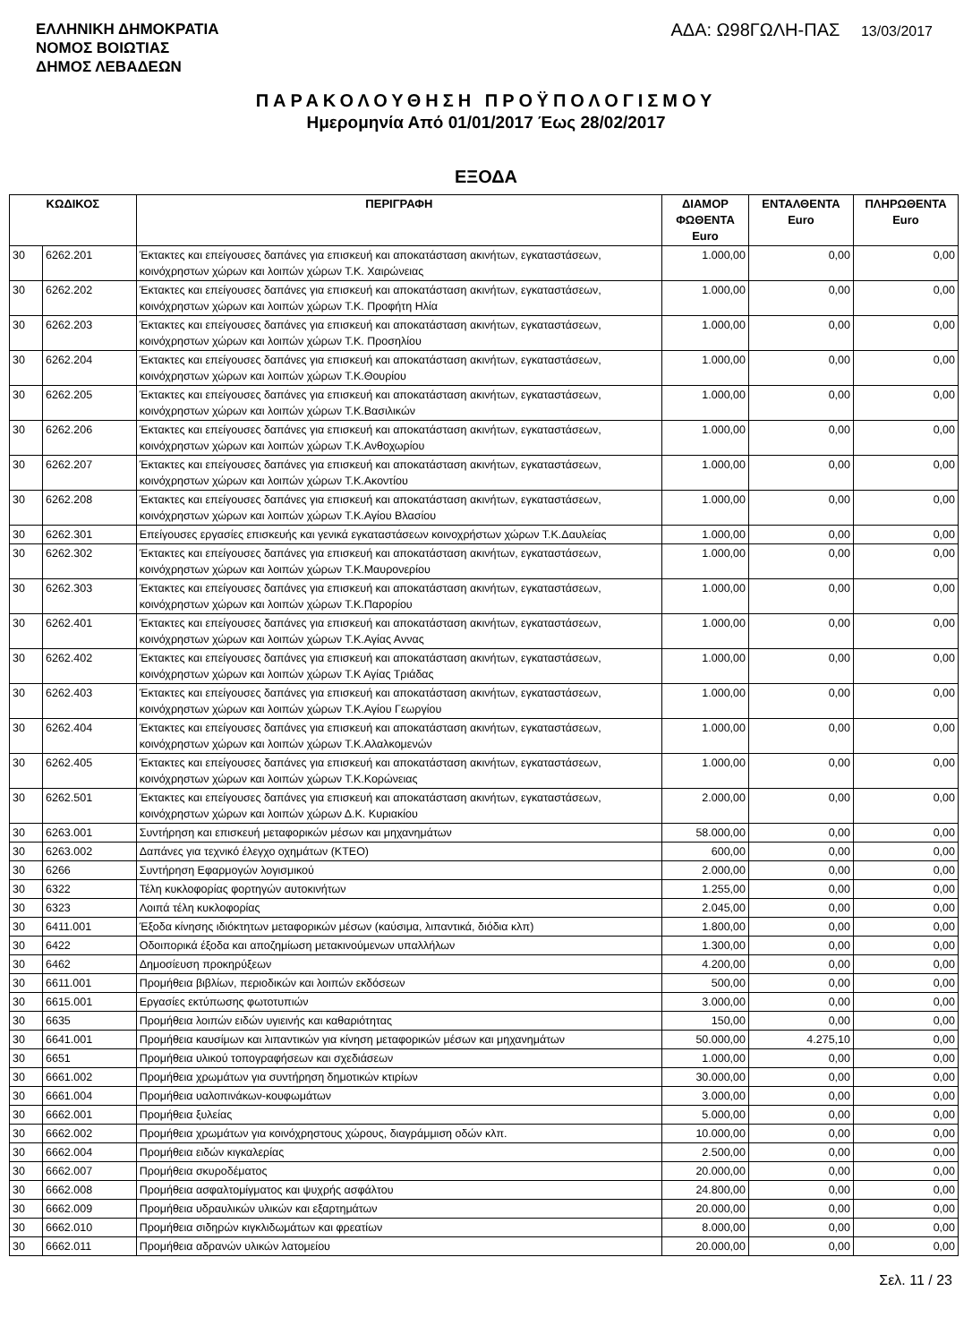ΕΛΛΗΝΙΚΗ ΔΗΜΟΚΡΑΤΙΑ
ΝΟΜΟΣ ΒΟΙΩΤΙΑΣ
ΔΗΜΟΣ ΛΕΒΑΔΕΩΝ
ΑΔΑ: Ω98ΓΩΛΗ-ΠΑΣ 13/03/2017
ΠΑΡΑΚΟΛΟΥΘΗΣΗ ΠΡΟΫΠΟΛΟΓΙΣΜΟΥ
Ημερομηνία Από 01/01/2017 Έως 28/02/2017
ΕΞΟΔΑ
| ΚΩΔΙΚΟΣ | | ΠΕΡΙΓΡΑΦΗ | ΔΙΑΜΟΡ ΦΩΘΕΝΤΑ Euro | ΕΝΤΑΛΘΕΝΤΑ Euro | ΠΛΗΡΩΘΕΝΤΑ Euro |
| --- | --- | --- | --- | --- | --- |
| 30 | 6262.201 | Έκτακτες και επείγουσες δαπάνες για επισκευή και αποκατάσταση ακινήτων, εγκαταστάσεων, κοινόχρηστων χώρων και λοιπών χώρων Τ.Κ. Χαιρώνειας | 1.000,00 | 0,00 | 0,00 |
| 30 | 6262.202 | Έκτακτες και επείγουσες δαπάνες για επισκευή και αποκατάσταση ακινήτων, εγκαταστάσεων, κοινόχρηστων χώρων και λοιπών χώρων Τ.Κ. Προφήτη Ηλία | 1.000,00 | 0,00 | 0,00 |
| 30 | 6262.203 | Έκτακτες και επείγουσες δαπάνες για επισκευή και αποκατάσταση ακινήτων, εγκαταστάσεων, κοινόχρηστων χώρων και λοιπών χώρων Τ.Κ. Προσηλίου | 1.000,00 | 0,00 | 0,00 |
| 30 | 6262.204 | Έκτακτες και επείγουσες δαπάνες για επισκευή και αποκατάσταση ακινήτων, εγκαταστάσεων, κοινόχρηστων χώρων και λοιπών χώρων Τ.Κ.Θουρίου | 1.000,00 | 0,00 | 0,00 |
| 30 | 6262.205 | Έκτακτες και επείγουσες δαπάνες για επισκευή και αποκατάσταση ακινήτων, εγκαταστάσεων, κοινόχρηστων χώρων και λοιπών χώρων Τ.Κ.Βασιλικών | 1.000,00 | 0,00 | 0,00 |
| 30 | 6262.206 | Έκτακτες και επείγουσες δαπάνες για επισκευή και αποκατάσταση ακινήτων, εγκαταστάσεων, κοινόχρηστων χώρων και λοιπών χώρων Τ.Κ.Ανθοχωρίου | 1.000,00 | 0,00 | 0,00 |
| 30 | 6262.207 | Έκτακτες και επείγουσες δαπάνες για επισκευή και αποκατάσταση ακινήτων, εγκαταστάσεων, κοινόχρηστων χώρων και λοιπών χώρων Τ.Κ.Ακοντίου | 1.000,00 | 0,00 | 0,00 |
| 30 | 6262.208 | Έκτακτες και επείγουσες δαπάνες για επισκευή και αποκατάσταση ακινήτων, εγκαταστάσεων, κοινόχρηστων χώρων και λοιπών χώρων Τ.Κ.Αγίου Βλασίου | 1.000,00 | 0,00 | 0,00 |
| 30 | 6262.301 | Επείγουσες εργασίες επισκευής και γενικά εγκαταστάσεων κοινοχρήστων χώρων Τ.Κ.Δαυλείας | 1.000,00 | 0,00 | 0,00 |
| 30 | 6262.302 | Έκτακτες και επείγουσες δαπάνες για επισκευή και αποκατάσταση ακινήτων, εγκαταστάσεων, κοινόχρηστων χώρων και λοιπών χώρων Τ.Κ.Μαυρονερίου | 1.000,00 | 0,00 | 0,00 |
| 30 | 6262.303 | Έκτακτες και επείγουσες δαπάνες για επισκευή και αποκατάσταση ακινήτων, εγκαταστάσεων, κοινόχρηστων χώρων και λοιπών χώρων Τ.Κ.Παρορίου | 1.000,00 | 0,00 | 0,00 |
| 30 | 6262.401 | Έκτακτες και επείγουσες δαπάνες για επισκευή και αποκατάσταση ακινήτων, εγκαταστάσεων, κοινόχρηστων χώρων και λοιπών χώρων Τ.Κ.Αγίας Αννας | 1.000,00 | 0,00 | 0,00 |
| 30 | 6262.402 | Έκτακτες και επείγουσες δαπάνες για επισκευή και αποκατάσταση ακινήτων, εγκαταστάσεων, κοινόχρηστων χώρων και λοιπών χώρων Τ.Κ Αγίας Τριάδας | 1.000,00 | 0,00 | 0,00 |
| 30 | 6262.403 | Έκτακτες και επείγουσες δαπάνες για επισκευή και αποκατάσταση ακινήτων, εγκαταστάσεων, κοινόχρηστων χώρων και λοιπών χώρων Τ.Κ.Αγίου Γεωργίου | 1.000,00 | 0,00 | 0,00 |
| 30 | 6262.404 | Έκτακτες και επείγουσες δαπάνες για επισκευή και αποκατάσταση ακινήτων, εγκαταστάσεων, κοινόχρηστων χώρων και λοιπών χώρων Τ.Κ.Αλαλκομενών | 1.000,00 | 0,00 | 0,00 |
| 30 | 6262.405 | Έκτακτες και επείγουσες δαπάνες για επισκευή και αποκατάσταση ακινήτων, εγκαταστάσεων, κοινόχρηστων χώρων και λοιπών χώρων Τ.Κ.Κορώνειας | 1.000,00 | 0,00 | 0,00 |
| 30 | 6262.501 | Έκτακτες και επείγουσες δαπάνες για επισκευή και αποκατάσταση ακινήτων, εγκαταστάσεων, κοινόχρηστων χώρων και λοιπών χώρων Δ.Κ. Κυριακίου | 2.000,00 | 0,00 | 0,00 |
| 30 | 6263.001 | Συντήρηση και επισκευή μεταφορικών μέσων και μηχανημάτων | 58.000,00 | 0,00 | 0,00 |
| 30 | 6263.002 | Δαπάνες για τεχνικό έλεγχο οχημάτων (ΚΤΕΟ) | 600,00 | 0,00 | 0,00 |
| 30 | 6266 | Συντήρηση Εφαρμογών λογισμικού | 2.000,00 | 0,00 | 0,00 |
| 30 | 6322 | Τέλη κυκλοφορίας φορτηγών αυτοκινήτων | 1.255,00 | 0,00 | 0,00 |
| 30 | 6323 | Λοιπά τέλη κυκλοφορίας | 2.045,00 | 0,00 | 0,00 |
| 30 | 6411.001 | Έξοδα κίνησης ιδιόκτητων μεταφορικών μέσων (καύσιμα, λιπαντικά, διόδια κλπ) | 1.800,00 | 0,00 | 0,00 |
| 30 | 6422 | Οδοιπορικά έξοδα και αποζημίωση μετακινούμενων υπαλλήλων | 1.300,00 | 0,00 | 0,00 |
| 30 | 6462 | Δημοσίευση προκηρύξεων | 4.200,00 | 0,00 | 0,00 |
| 30 | 6611.001 | Προμήθεια βιβλίων, περιοδικών και λοιπών εκδόσεων | 500,00 | 0,00 | 0,00 |
| 30 | 6615.001 | Εργασίες εκτύπωσης φωτοτυπιών | 3.000,00 | 0,00 | 0,00 |
| 30 | 6635 | Προμήθεια λοιπών ειδών υγιεινής και καθαριότητας | 150,00 | 0,00 | 0,00 |
| 30 | 6641.001 | Προμήθεια καυσίμων και λιπαντικών για κίνηση μεταφορικών μέσων και μηχανημάτων | 50.000,00 | 4.275,10 | 0,00 |
| 30 | 6651 | Προμήθεια υλικού τοπογραφήσεων και σχεδιάσεων | 1.000,00 | 0,00 | 0,00 |
| 30 | 6661.002 | Προμήθεια χρωμάτων για συντήρηση δημοτικών κτιρίων | 30.000,00 | 0,00 | 0,00 |
| 30 | 6661.004 | Προμήθεια υαλοπινάκων-κουφωμάτων | 3.000,00 | 0,00 | 0,00 |
| 30 | 6662.001 | Προμήθεια ξυλείας | 5.000,00 | 0,00 | 0,00 |
| 30 | 6662.002 | Προμήθεια χρωμάτων για κοινόχρηστους χώρους, διαγράμμιση οδών κλπ. | 10.000,00 | 0,00 | 0,00 |
| 30 | 6662.004 | Προμήθεια ειδών κιγκαλερίας | 2.500,00 | 0,00 | 0,00 |
| 30 | 6662.007 | Προμήθεια σκυροδέματος | 20.000,00 | 0,00 | 0,00 |
| 30 | 6662.008 | Προμήθεια ασφαλτομίγματος και ψυχρής ασφάλτου | 24.800,00 | 0,00 | 0,00 |
| 30 | 6662.009 | Προμήθεια υδραυλικών υλικών και εξαρτημάτων | 20.000,00 | 0,00 | 0,00 |
| 30 | 6662.010 | Προμήθεια σιδηρών κιγκλιδωμάτων και φρεατίων | 8.000,00 | 0,00 | 0,00 |
| 30 | 6662.011 | Προμήθεια αδρανών υλικών λατομείου | 20.000,00 | 0,00 | 0,00 |
Σελ. 11 / 23